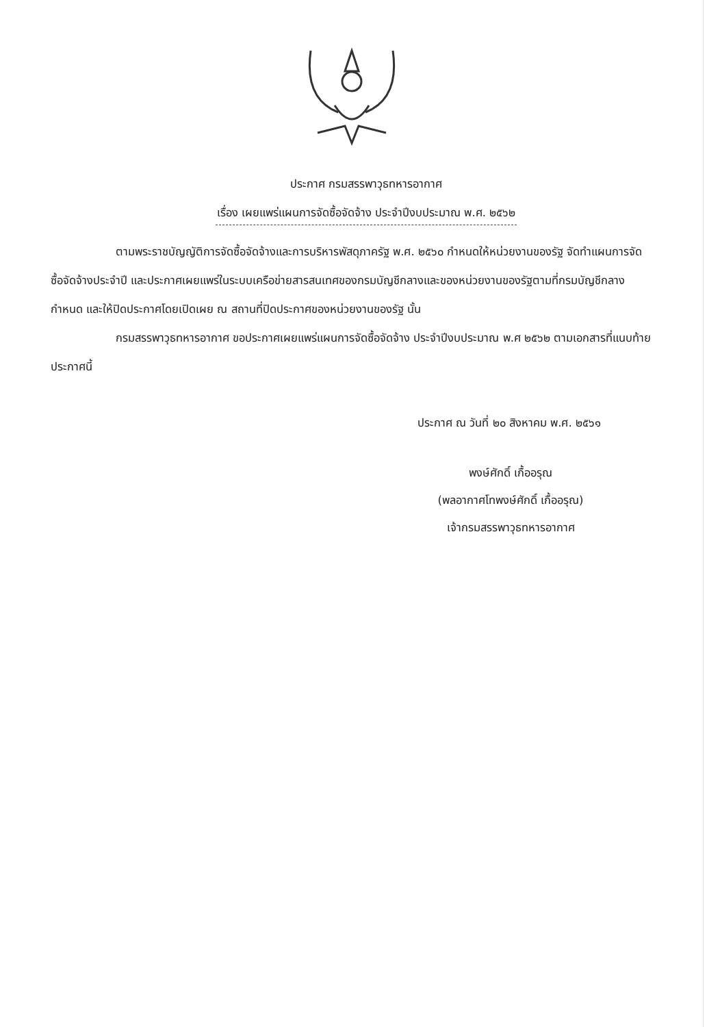ประกาศ กรมสรรพาวุธทหารอากาศ
เรื่อง เผยแพร่แผนการจัดซื้อจัดจ้าง ประจำปีงบประมาณ พ.ศ. ๒๕๖๒
ตามพระราชบัญญัติการจัดซื้อจัดจ้างและการบริหารพัสดุภาครัฐ พ.ศ. ๒๕๖๐ กำหนดให้หน่วยงานของรัฐ จัดทำแผนการจัดซื้อจัดจ้างประจำปี และประกาศเผยแพร่ในระบบเครือข่ายสารสนเทศของกรมบัญชีกลางและของหน่วยงานของรัฐตามที่กรมบัญชีกลางกำหนด และให้ปิดประกาศโดยเปิดเผย ณ สถานที่ปิดประกาศของหน่วยงานของรัฐ นั้น
กรมสรรพาวุธทหารอากาศ ขอประกาศเผยแพร่แผนการจัดซื้อจัดจ้าง ประจำปีงบประมาณ พ.ศ ๒๕๖๒ ตามเอกสารที่แนบท้ายประกาศนี้
ประกาศ ณ วันที่ ๒๐ สิงหาคม พ.ศ. ๒๕๖๑
พงษ์ศักดิ์ เกื้ออรุณ
(พลอากาศโทพงษ์ศักดิ์ เกื้ออรุณ)
เจ้ากรมสรรพาวุธทหารอากาศ